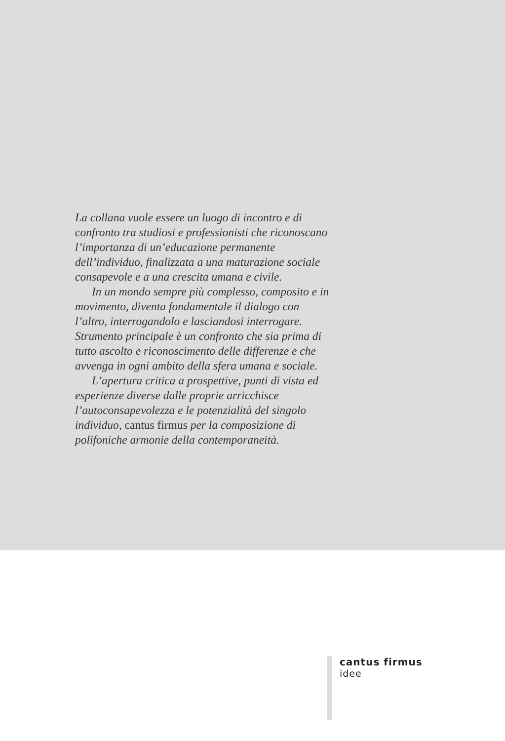La collana vuole essere un luogo di incontro e di confronto tra studiosi e professionisti che riconoscano l’importanza di un’educazione permanente dell’individuo, finalizzata a una maturazione sociale consapevole e a una crescita umana e civile.
In un mondo sempre più complesso, composito e in movimento, diventa fondamentale il dialogo con l’altro, interrogandolo e lasciandosi interrogare. Strumento principale è un confronto che sia prima di tutto ascolto e riconoscimento delle differenze e che avvenga in ogni ambito della sfera umana e sociale.
L’apertura critica a prospettive, punti di vista ed esperienze diverse dalle proprie arricchisce l’autoconsapevolezza e le potenzialità del singolo individuo, cantus firmus per la composizione di polifoniche armonie della contemporaneità.
cantus firmus
idee